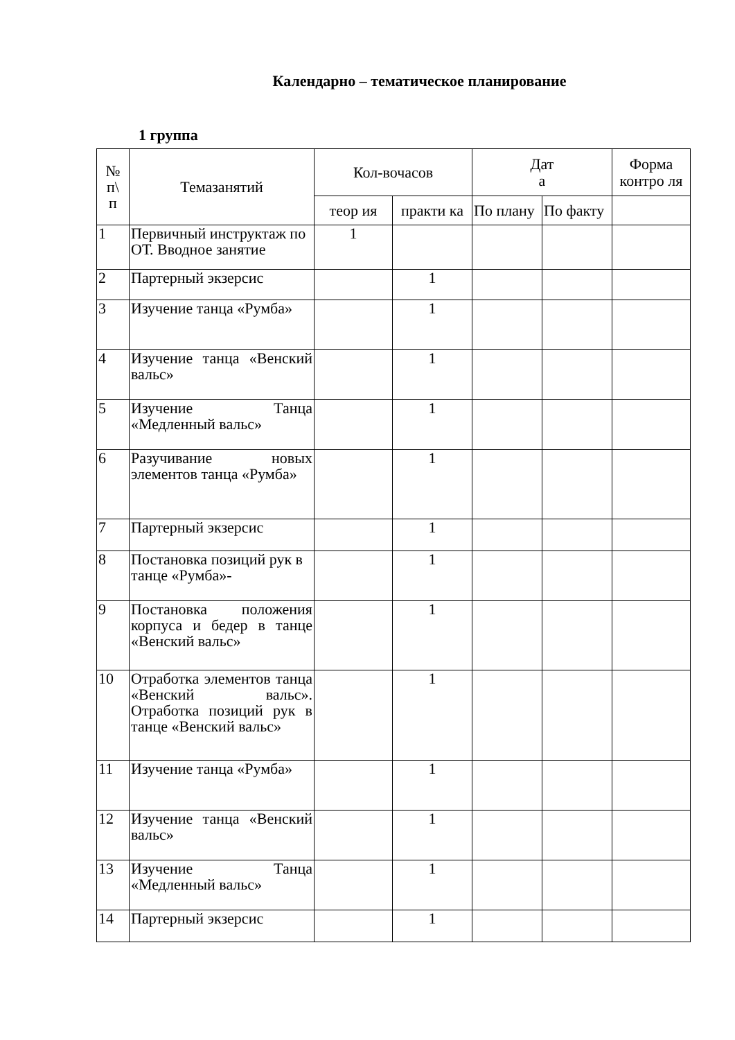Календарно – тематическое планирование
1 группа
| № п\ п | Темазанятий | Кол-вочасов | | Дат а | | Форма контро ля |
| --- | --- | --- | --- | --- | --- | --- |
| | | теор ия | практи ка | По плану | По факту | |
| 1 | Первичный инструктаж по ОТ. Вводное занятие | 1 | | | | |
| 2 | Партерный экзерсис | | 1 | | | |
| 3 | Изучение танца «Румба» | | 1 | | | |
| 4 | Изучение танца «Венский вальс» | | 1 | | | |
| 5 | Изучение Танца «Медленный вальс» | | 1 | | | |
| 6 | Разучивание новых элементов танца «Румба» | | 1 | | | |
| 7 | Партерный экзерсис | | 1 | | | |
| 8 | Постановка позиций рук в танце «Румба»- | | 1 | | | |
| 9 | Постановка положения корпуса и бедер в танце «Венский вальс» | | 1 | | | |
| 10 | Отработка элементов танца «Венский вальс». Отработка позиций рук в танце «Венский вальс» | | 1 | | | |
| 11 | Изучение танца «Румба» | | 1 | | | |
| 12 | Изучение танца «Венский вальс» | | 1 | | | |
| 13 | Изучение Танца «Медленный вальс» | | 1 | | | |
| 14 | Партерный экзерсис | | 1 | | | |